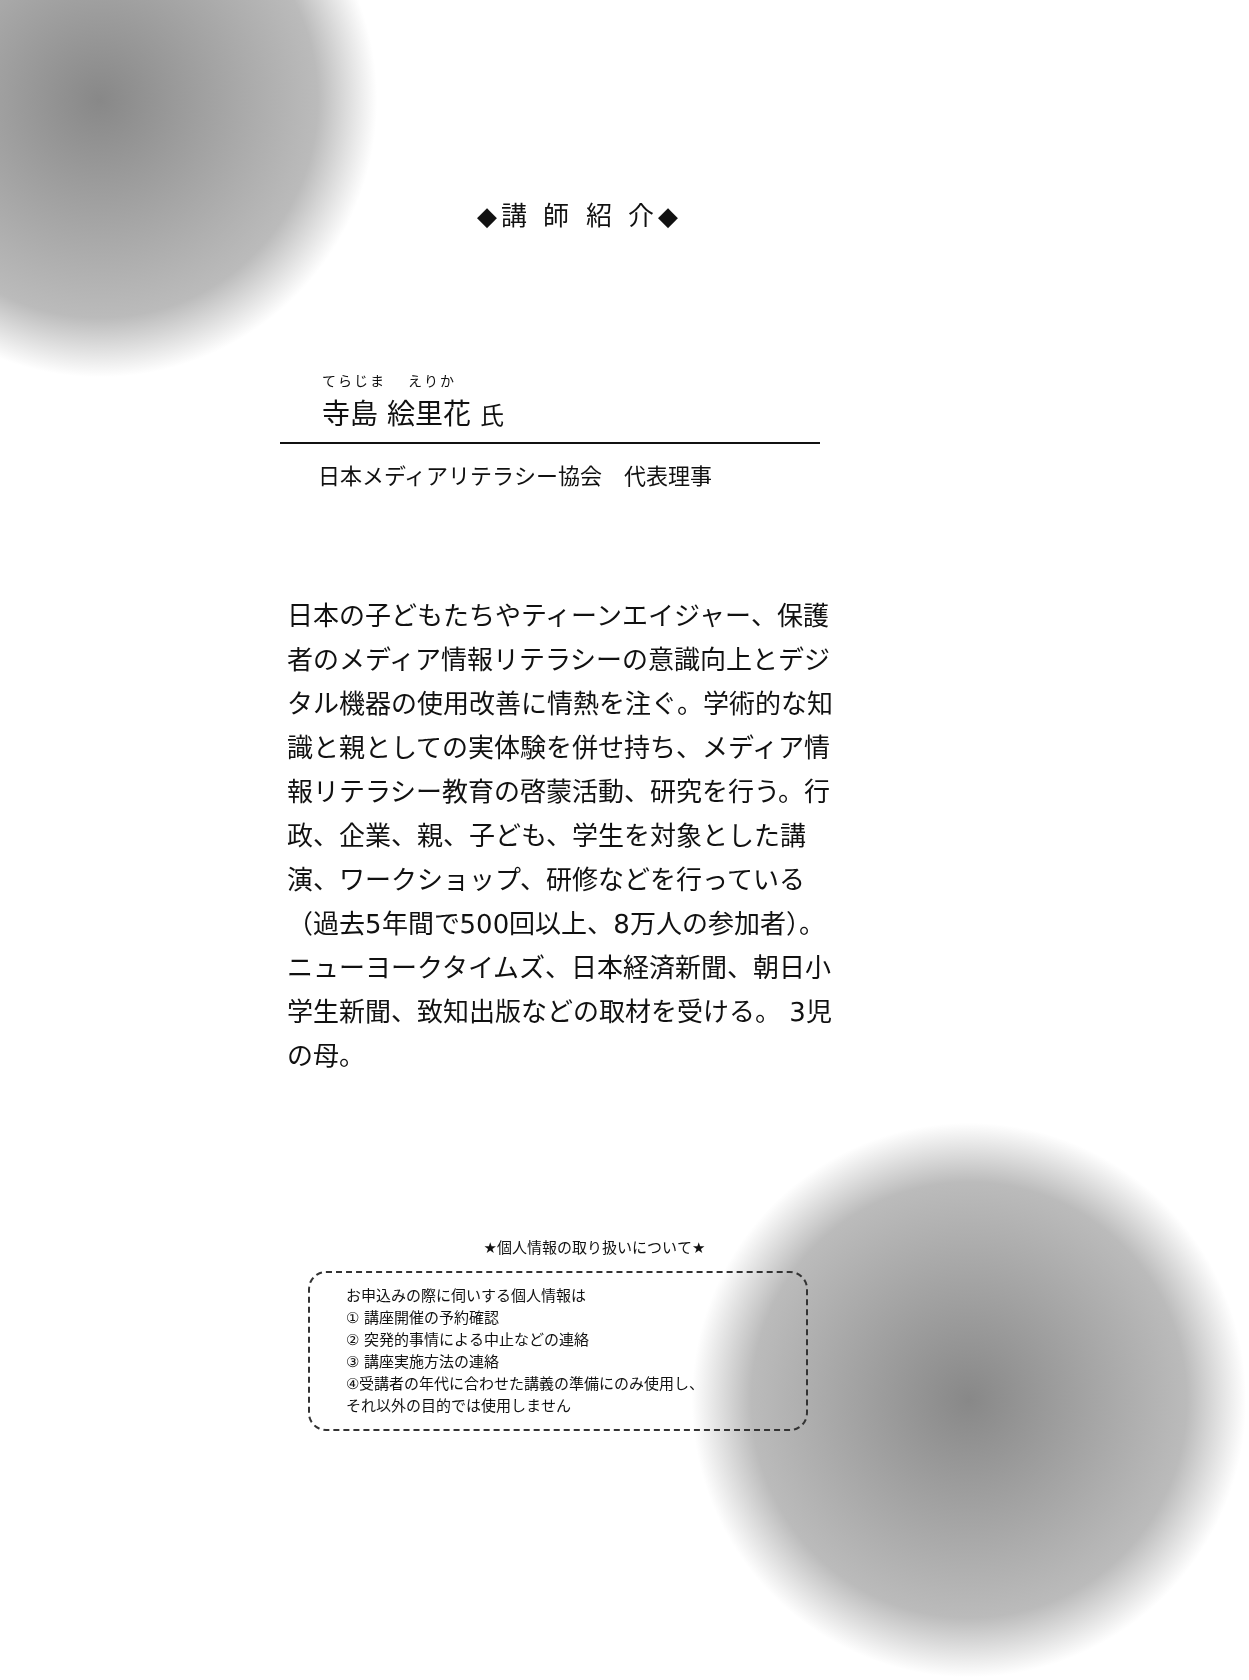◆講 師 紹 介◆
てらじま　 えりか
寺島 絵里花 氏
日本メディアリテラシー協会　代表理事
日本の子どもたちやティーンエイジャー、保護者のメディア情報リテラシーの意識向上とデジタル機器の使用改善に情熱を注ぐ。学術的な知識と親としての実体験を併せ持ち、メディア情報リテラシー教育の啓蒙活動、研究を行う。行政、企業、親、子ども、学生を対象とした講演、ワークショップ、研修などを行っている（過去5年間で500回以上、8万人の参加者）。ニューヨークタイムズ、日本経済新聞、朝日小学生新聞、致知出版などの取材を受ける。 3児の母。
★個人情報の取り扱いについて★
お申込みの際に伺いする個人情報は
① 講座開催の予約確認
② 突発的事情による中止などの連絡
③ 講座実施方法の連絡
④受講者の年代に合わせた講義の準備にのみ使用し、
それ以外の目的では使用しません